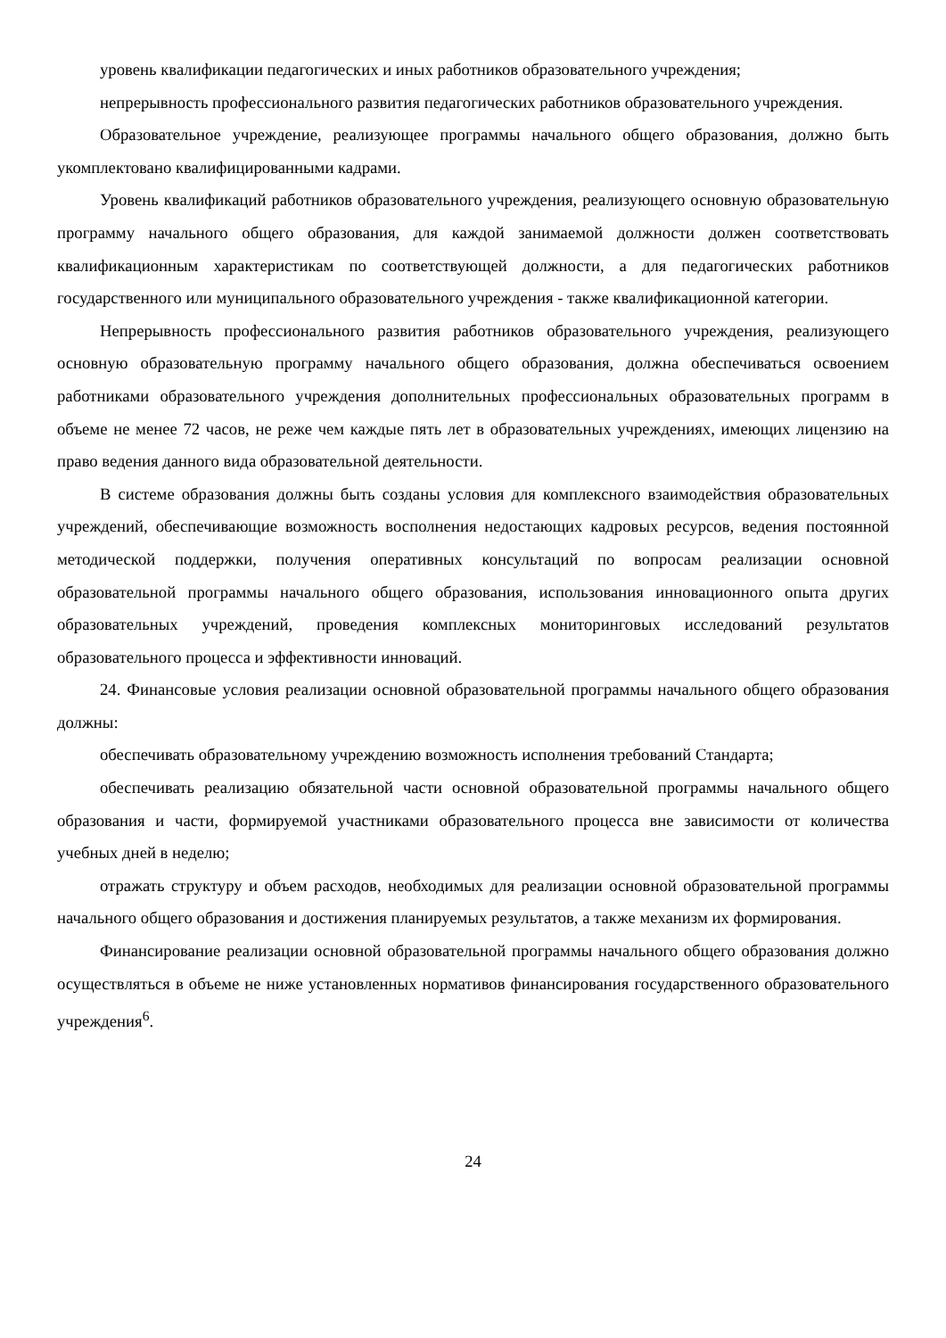уровень квалификации педагогических и иных работников образовательного учреждения;
непрерывность профессионального развития педагогических работников образовательного учреждения.
Образовательное учреждение, реализующее программы начального общего образования, должно быть укомплектовано квалифицированными кадрами.
Уровень квалификаций работников образовательного учреждения, реализующего основную образовательную программу начального общего образования, для каждой занимаемой должности должен соответствовать квалификационным характеристикам по соответствующей должности, а для педагогических работников государственного или муниципального образовательного учреждения - также квалификационной категории.
Непрерывность профессионального развития работников образовательного учреждения, реализующего основную образовательную программу начального общего образования, должна обеспечиваться освоением работниками образовательного учреждения дополнительных профессиональных образовательных программ в объеме не менее 72 часов, не реже чем каждые пять лет в образовательных учреждениях, имеющих лицензию на право ведения данного вида образовательной деятельности.
В системе образования должны быть созданы условия для комплексного взаимодействия образовательных учреждений, обеспечивающие возможность восполнения недостающих кадровых ресурсов, ведения постоянной методической поддержки, получения оперативных консультаций по вопросам реализации основной образовательной программы начального общего образования, использования инновационного опыта других образовательных учреждений, проведения комплексных мониторинговых исследований результатов образовательного процесса и эффективности инноваций.
24. Финансовые условия реализации основной образовательной программы начального общего образования должны:
обеспечивать образовательному учреждению возможность исполнения требований Стандарта;
обеспечивать реализацию обязательной части основной образовательной программы начального общего образования и части, формируемой участниками образовательного процесса вне зависимости от количества учебных дней в неделю;
отражать структуру и объем расходов, необходимых для реализации основной образовательной программы начального общего образования и достижения планируемых результатов, а также механизм их формирования.
Финансирование реализации основной образовательной программы начального общего образования должно осуществляться в объеме не ниже установленных нормативов финансирования государственного образовательного учреждения<sup>6</sup>.
24